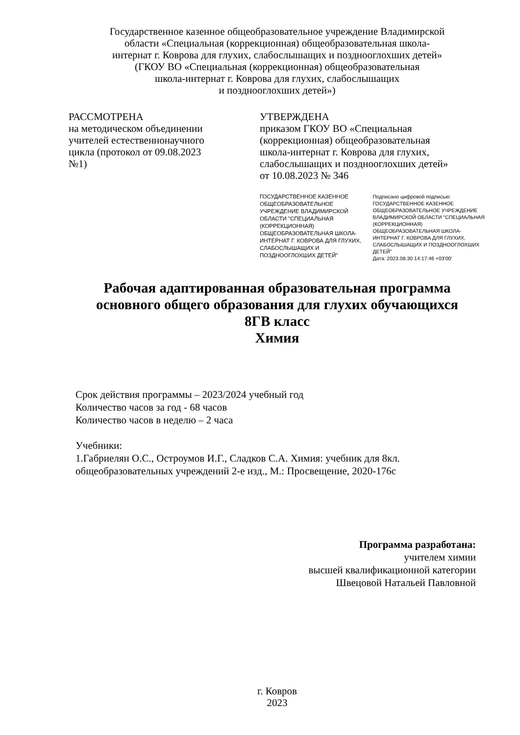Государственное казенное общеобразовательное учреждение Владимирской
области «Специальная (коррекционная) общеобразовательная школа-
интернат г. Коврова для глухих, слабослышащих и позднооглохших детей»
(ГКОУ ВО «Специальная (коррекционная) общеобразовательная
школа-интернат г. Коврова для глухих, слабослышащих
и позднооглохших детей»)
РАССМОТРЕНА
на методическом объединении
учителей естественнонаучного
цикла (протокол от 09.08.2023
№1)
УТВЕРЖДЕНА
приказом ГКОУ ВО «Специальная
(коррекционная) общеобразовательная
школа-интернат г. Коврова для глухих,
слабослышащих и позднооглохших детей»
от 10.08.2023 № 346
ГОСУДАРСТВЕННОЕ КАЗЕННОЕ ОБЩЕОБРАЗОВАТЕЛЬНОЕ УЧРЕЖДЕНИЕ ВЛАДИМИРСКОЙ ОБЛАСТИ "СПЕЦИАЛЬНАЯ (КОРРЕКЦИОННАЯ) ОБЩЕОБРАЗОВАТЕЛЬНАЯ ШКОЛА-ИНТЕРНАТ Г. КОВРОВА ДЛЯ ГЛУХИХ, СЛАБОСЛЫШАЩИХ И ПОЗДНООГЛОХШИХ ДЕТЕЙ"
Подписано цифровой подписью: ГОСУДАРСТВЕННОЕ КАЗЕННОЕ ОБЩЕОБРАЗОВАТЕЛЬНОЕ УЧРЕЖДЕНИЕ ВЛАДИМИРСКОЙ ОБЛАСТИ "СПЕЦИАЛЬНАЯ (КОРРЕКЦИОННАЯ) ОБЩЕОБРАЗОВАТЕЛЬНАЯ ШКОЛА-ИНТЕРНАТ Г. КОВРОВА ДЛЯ ГЛУХИХ, СЛАБОСЛЫШАЩИХ И ПОЗДНООГЛОХШИХ ДЕТЕЙ"
Дата: 2023.08.30 14:17:46 +03'00'
Рабочая адаптированная образовательная программа
основного общего образования для глухих обучающихся
8ГВ класс
Химия
Срок действия программы – 2023/2024 учебный год
Количество часов за год - 68 часов
Количество часов в неделю – 2 часа
Учебники:
1.Габриелян О.С., Остроумов И.Г., Сладков С.А. Химия: учебник для 8кл.
общеобразовательных учреждений 2-е изд., М.: Просвещение, 2020-176с
Программа разработана:
учителем химии
высшей квалификационной категории
Швецовой Натальей Павловной
г. Ковров
2023